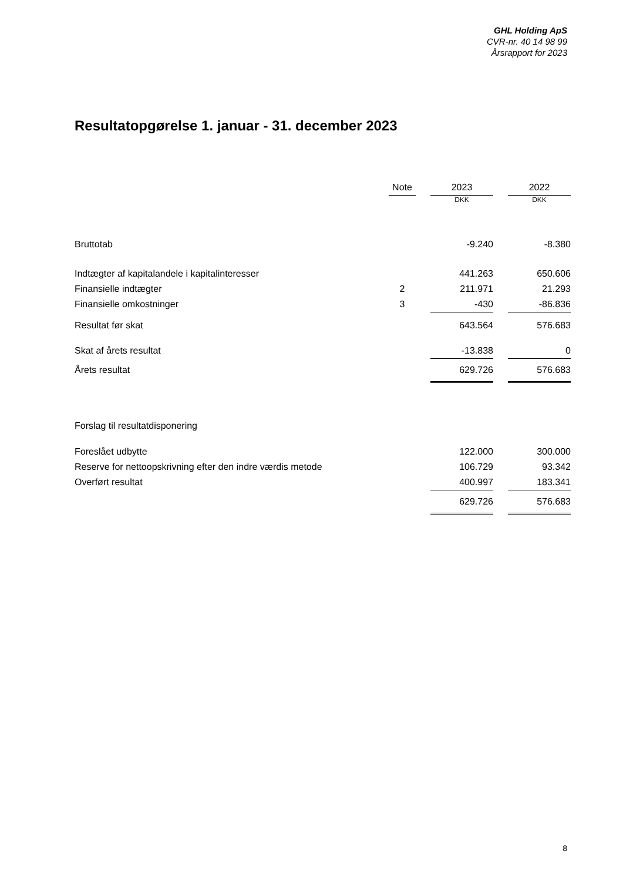GHL Holding ApS
CVR-nr. 40 14 98 99
Årsrapport for 2023
Resultatopgørelse 1. januar - 31. december 2023
| | Note | | 2023 | | 2022 |
| | | | DKK | | DKK |
| Bruttotab | | | -9.240 | | -8.380 |
| Indtægter af kapitalandele i kapitalinteresser | | | 441.263 | | 650.606 |
| Finansielle indtægter | 2 | | 211.971 | | 21.293 |
| Finansielle omkostninger | 3 | | -430 | | -86.836 |
| Resultat før skat | | | 643.564 | | 576.683 |
| Skat af årets resultat | | | -13.838 | | 0 |
| Årets resultat | | | 629.726 | | 576.683 |
| Forslag til resultatdisponering | | | | | |
| Foreslået udbytte | | | 122.000 | | 300.000 |
| Reserve for nettoopskrivning efter den indre værdis metode | | | 106.729 | | 93.342 |
| Overført resultat | | | 400.997 | | 183.341 |
| | | | 629.726 | | 576.683 |
8